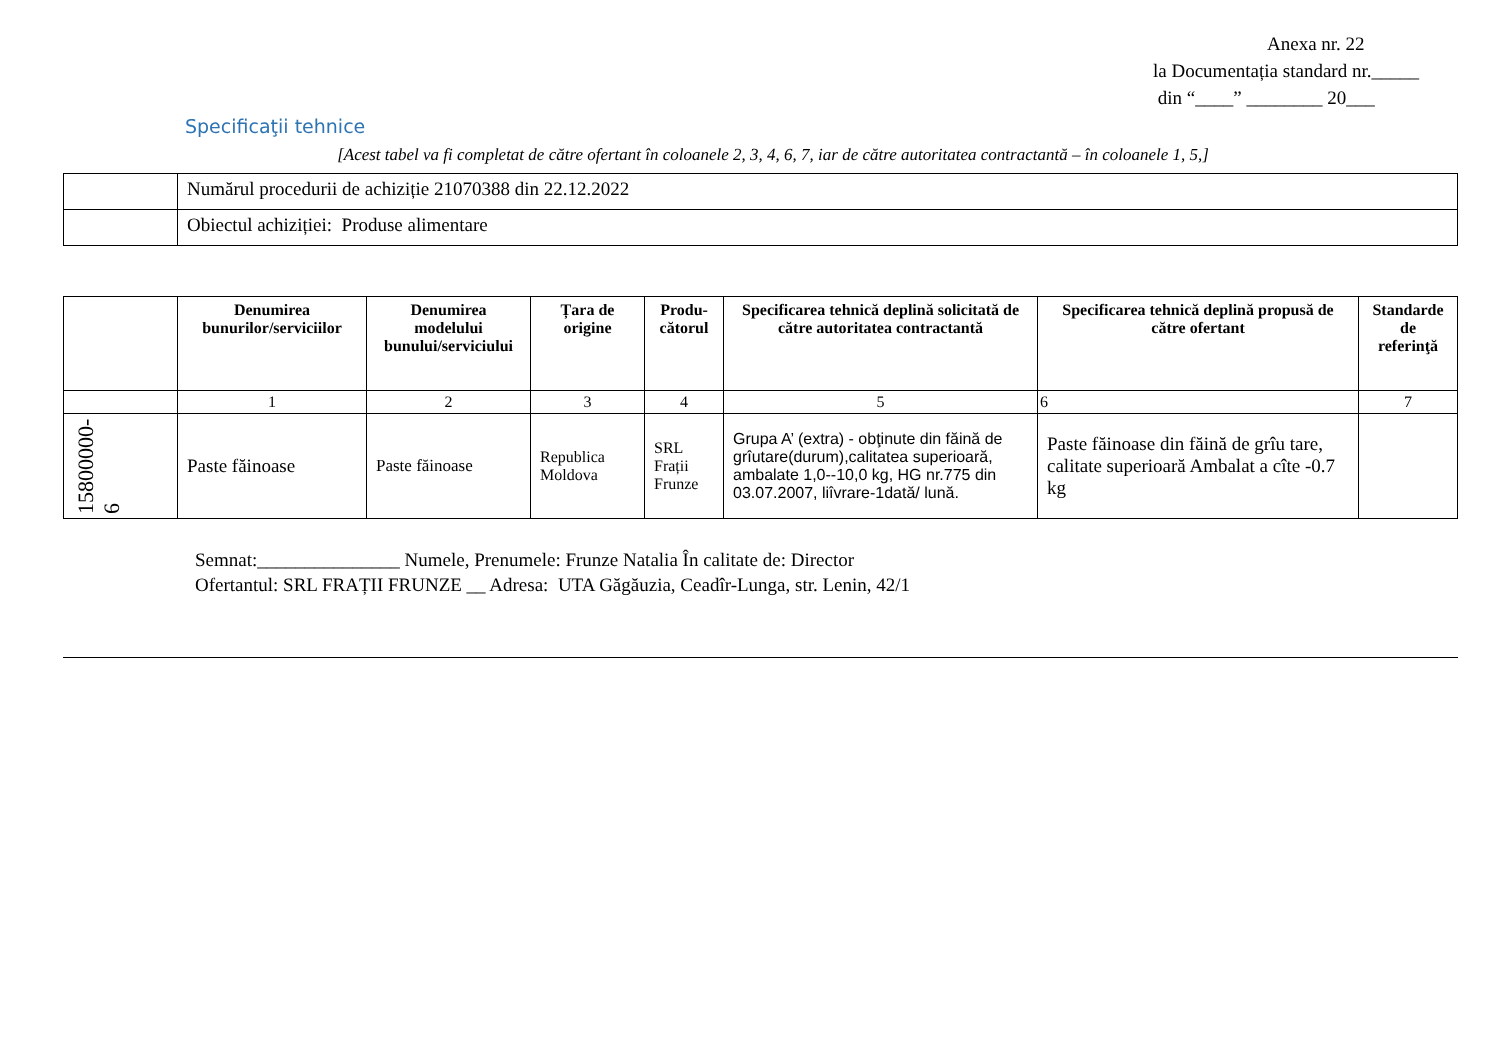Anexa nr. 22
la Documentația standard nr._____
din “____” ________ 20___
Specificaţii tehnice
[Acest tabel va fi completat de către ofertant în coloanele 2, 3, 4, 6, 7, iar de către autoritatea contractantă – în coloanele 1, 5,]
| | Numărul procedurii de achiziție 21070388 din 22.12.2022 |
| | Obiectul achiziției: Produse alimentare |
| | Denumirea bunurilor/serviciilor | Denumirea modelului bunului/serviciului | Țara de origine | Produ-cătorul | Specificarea tehnică deplină solicitată de către autoritatea contractantă | Specificarea tehnică deplină propusă de către ofertant | Standarde de referinţă |
| --- | --- | --- | --- | --- | --- | --- | --- |
| | 1 | 2 | 3 | 4 | 5 | 6 | 7 |
| 15800000-6 | Paste făinoase | Paste făinoase | Republica Moldova | SRL Frații Frunze | Grupa A’ (extra) - obţinute din făină de grîutare(durum),calitatea superioară, ambalate 1,0--10,0 kg, HG nr.775 din 03.07.2007, liîvrare-1dată/ lună. | Paste făinoase din făină de grîu tare, calitate superioară Ambalat a cîte -0.7 kg | |
Semnat:_______________ Numele, Prenumele: Frunze Natalia În calitate de: Director
Ofertantul: SRL FRAȚII FRUNZE __ Adresa: UTA Găgăuzia, Ceadîr-Lunga, str. Lenin, 42/1